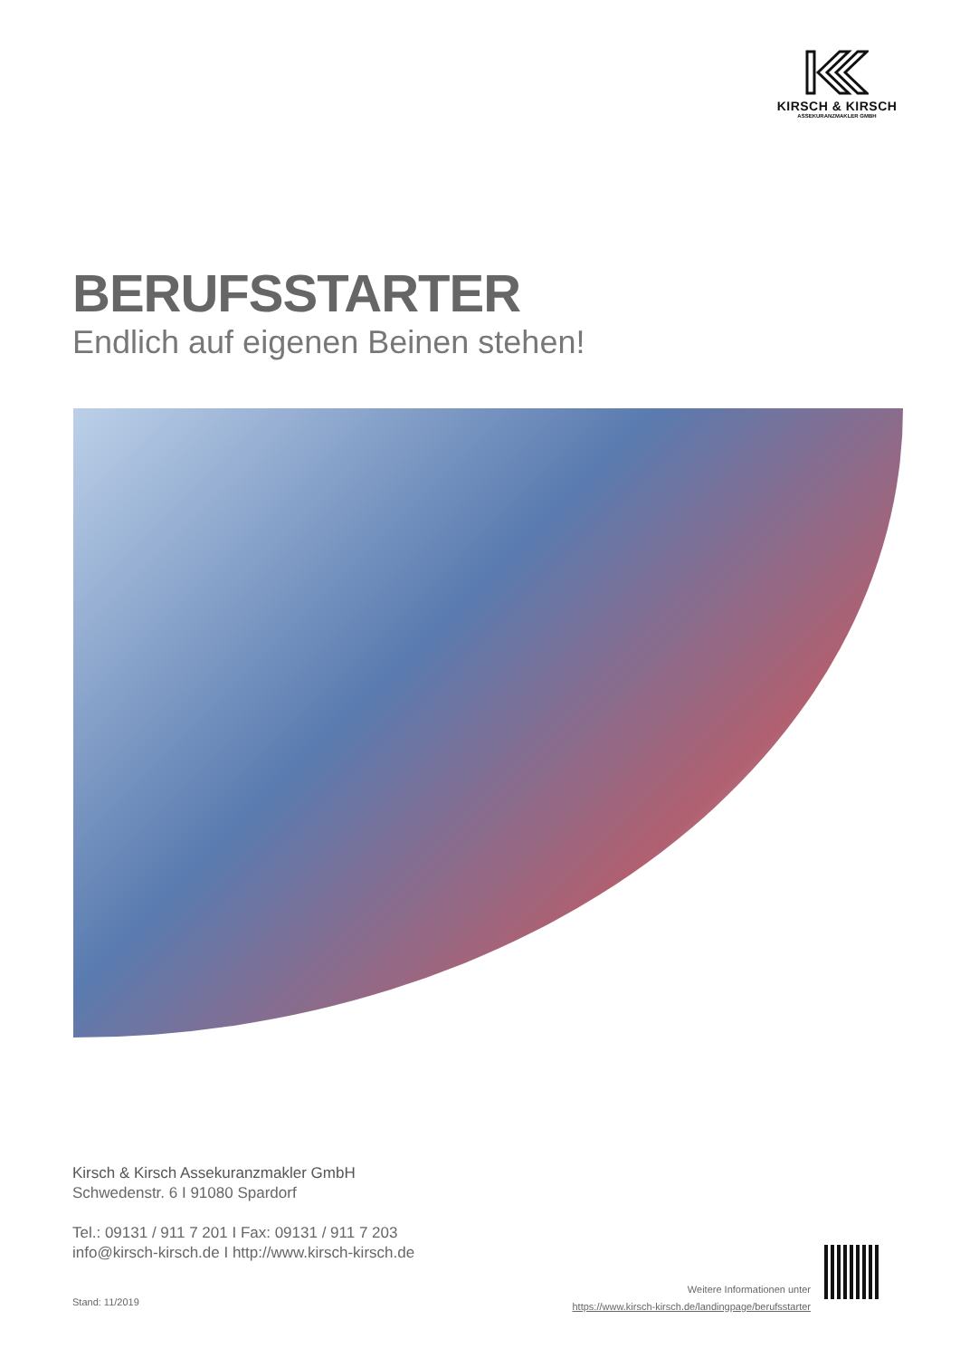KIRSCH & KIRSCH
ASSEKURANZMAKLER GMBH
BERUFSSTARTER
Endlich auf eigenen Beinen stehen!
Kirsch & Kirsch Assekuranzmakler GmbH
Schwedenstr. 6 I 91080 Spardorf
Tel.: 09131 / 911 7 201 I Fax: 09131 / 911 7 203
info@kirsch-kirsch.de I http://www.kirsch-kirsch.de
Stand: 11/2019
Weitere Informationen unter
https://www.kirsch-kirsch.de/landingpage/berufsstarter